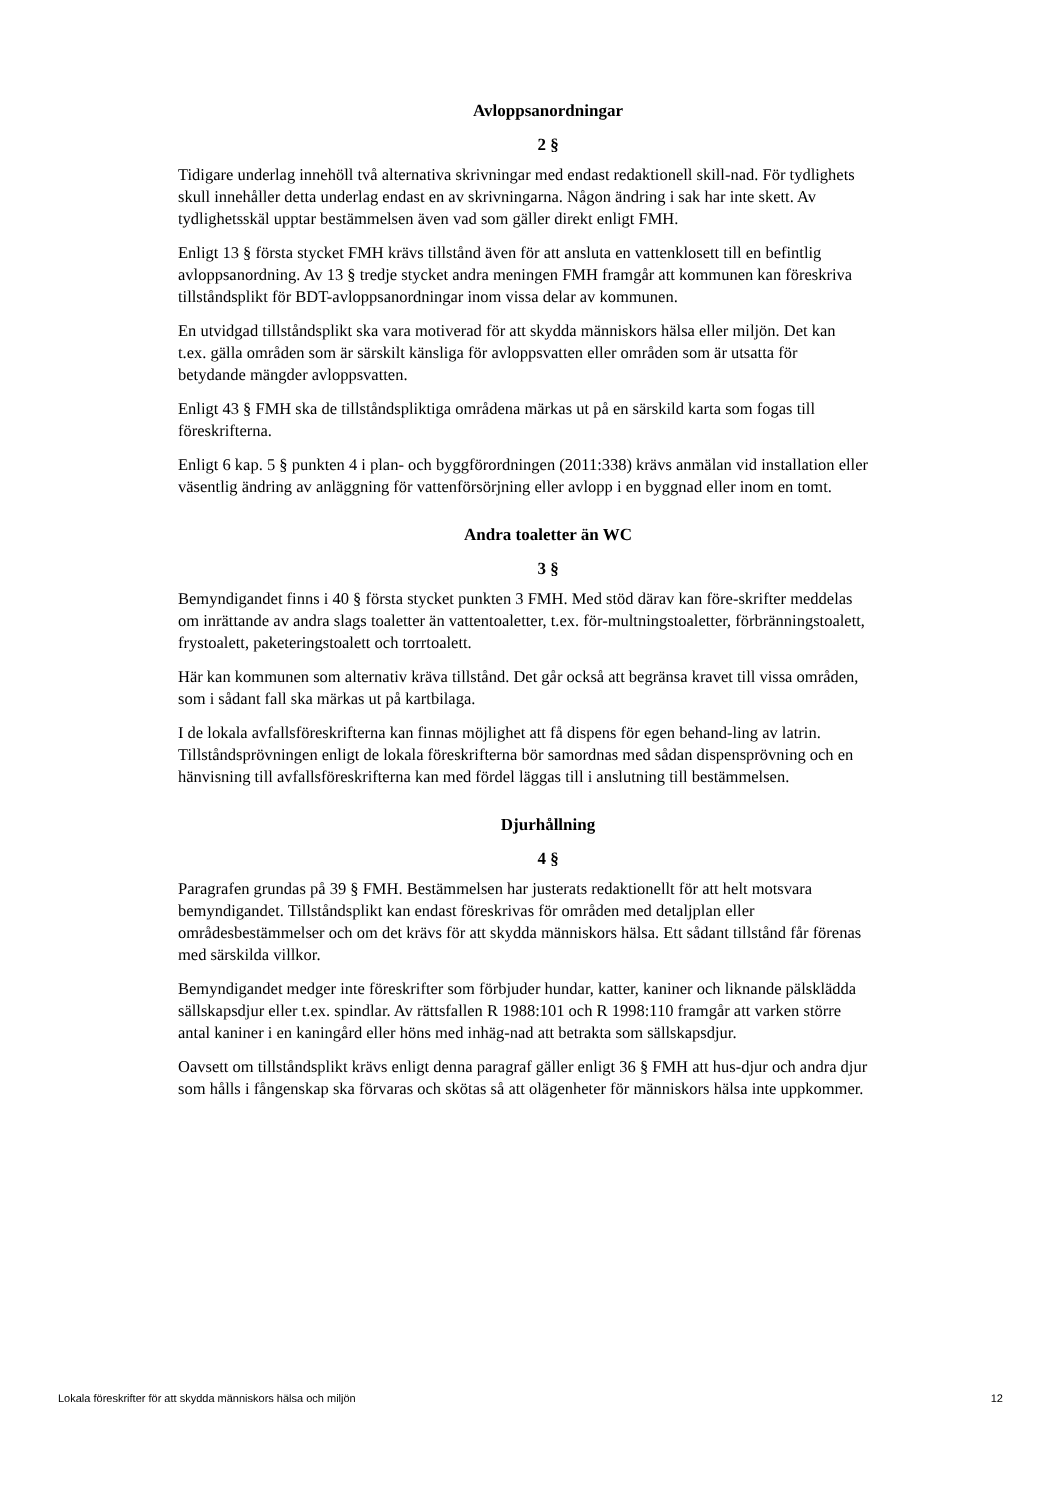Avloppsanordningar
2 §
Tidigare underlag innehöll två alternativa skrivningar med endast redaktionell skill-nad. För tydlighets skull innehåller detta underlag endast en av skrivningarna. Någon ändring i sak har inte skett. Av tydlighetsskäl upptar bestämmelsen även vad som gäller direkt enligt FMH.
Enligt 13 § första stycket FMH krävs tillstånd även för att ansluta en vattenklosett till en befintlig avloppsanordning. Av 13 § tredje stycket andra meningen FMH framgår att kommunen kan föreskriva tillståndsplikt för BDT-avloppsanordningar inom vissa delar av kommunen.
En utvidgad tillståndsplikt ska vara motiverad för att skydda människors hälsa eller miljön. Det kan t.ex. gälla områden som är särskilt känsliga för avloppsvatten eller områden som är utsatta för betydande mängder avloppsvatten.
Enligt 43 § FMH ska de tillståndspliktiga områdena märkas ut på en särskild karta som fogas till föreskrifterna.
Enligt 6 kap. 5 § punkten 4 i plan- och byggförordningen (2011:338) krävs anmälan vid installation eller väsentlig ändring av anläggning för vattenförsörjning eller avlopp i en byggnad eller inom en tomt.
Andra toaletter än WC
3 §
Bemyndigandet finns i 40 § första stycket punkten 3 FMH. Med stöd därav kan före-skrifter meddelas om inrättande av andra slags toaletter än vattentoaletter, t.ex. för-multningstoaletter, förbränningstoalett, frystoalett, paketeringstoalett och torrtoalett.
Här kan kommunen som alternativ kräva tillstånd. Det går också att begränsa kravet till vissa områden, som i sådant fall ska märkas ut på kartbilaga.
I de lokala avfallsföreskrifterna kan finnas möjlighet att få dispens för egen behand-ling av latrin. Tillståndsprövningen enligt de lokala föreskrifterna bör samordnas med sådan dispensprövning och en hänvisning till avfallsföreskrifterna kan med fördel läggas till i anslutning till bestämmelsen.
Djurhållning
4 §
Paragrafen grundas på 39 § FMH. Bestämmelsen har justerats redaktionellt för att helt motsvara bemyndigandet. Tillståndsplikt kan endast föreskrivas för områden med detaljplan eller områdesbestämmelser och om det krävs för att skydda människors hälsa. Ett sådant tillstånd får förenas med särskilda villkor.
Bemyndigandet medger inte föreskrifter som förbjuder hundar, katter, kaniner och liknande pälsklädda sällskapsdjur eller t.ex. spindlar. Av rättsfallen R 1988:101 och R 1998:110 framgår att varken större antal kaniner i en kaningård eller höns med inhäg-nad att betrakta som sällskapsdjur.
Oavsett om tillståndsplikt krävs enligt denna paragraf gäller enligt 36 § FMH att hus-djur och andra djur som hålls i fångenskap ska förvaras och skötas så att olägenheter för människors hälsa inte uppkommer.
Lokala föreskrifter för att skydda människors hälsa och miljön 12